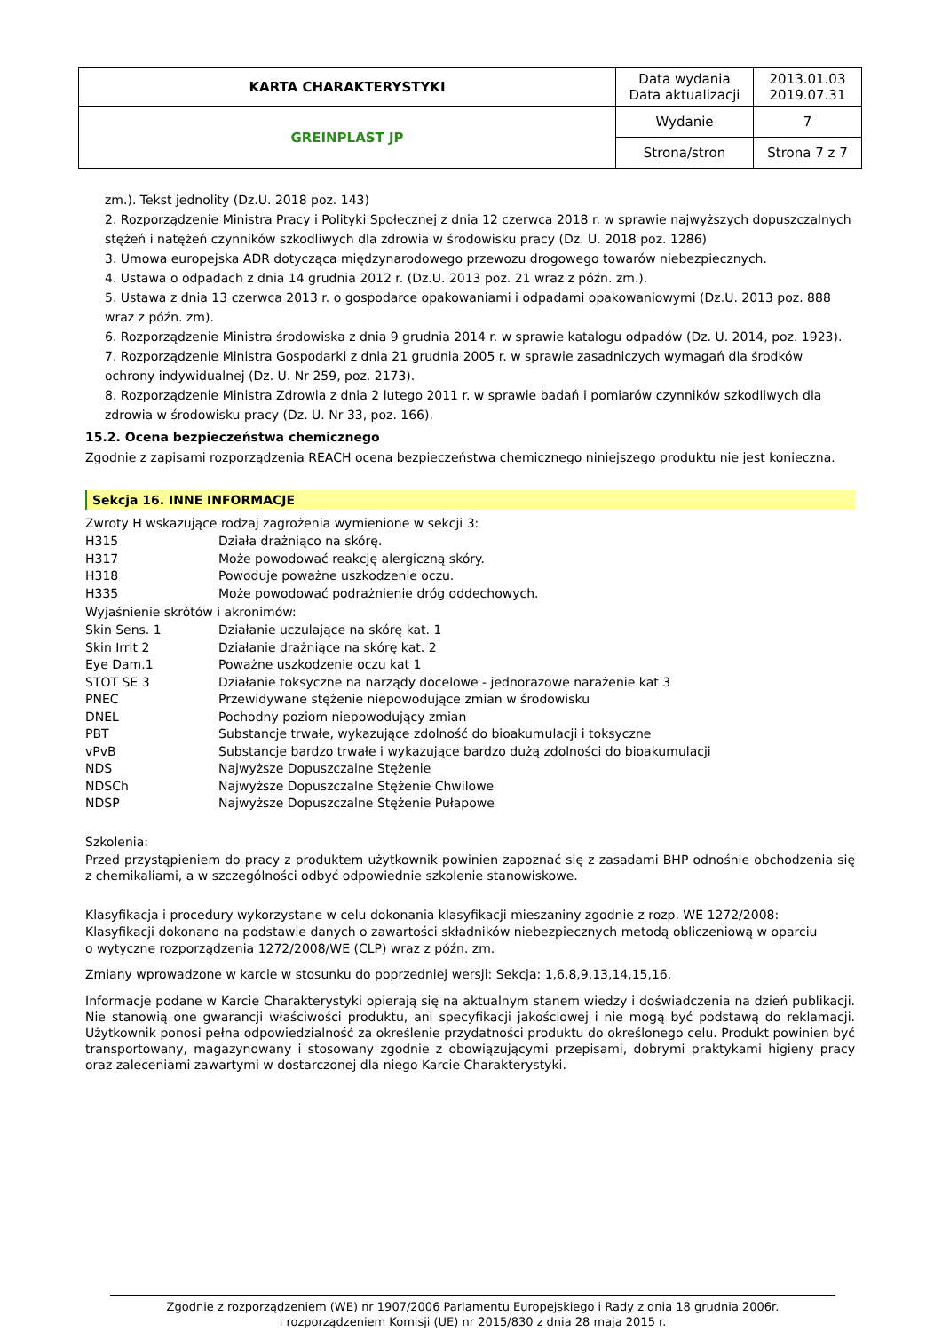| KARTA CHARAKTERYSTYKI | Data wydania Data aktualizacji | 2013.01.03 2019.07.31 |
| GREINPLAST JP | Wydanie | 7 |
| | Strona/stron | Strona 7 z 7 |
zm.). Tekst jednolity (Dz.U. 2018 poz. 143)
2. Rozporządzenie Ministra Pracy i Polityki Społecznej z dnia 12 czerwca 2018 r. w sprawie najwyższych dopuszczalnych stężeń i natężeń czynników szkodliwych dla zdrowia w środowisku pracy (Dz. U. 2018 poz. 1286)
3. Umowa europejska ADR dotycząca międzynarodowego przewozu drogowego towarów niebezpiecznych.
4. Ustawa o odpadach z dnia 14 grudnia 2012 r. (Dz.U. 2013 poz. 21 wraz z późn. zm.).
5. Ustawa z dnia 13 czerwca 2013 r. o gospodarce opakowaniami i odpadami opakowaniowymi (Dz.U. 2013 poz. 888 wraz z późn. zm).
6. Rozporządzenie Ministra środowiska z dnia 9 grudnia 2014 r. w sprawie katalogu odpadów (Dz. U. 2014, poz. 1923).
7. Rozporządzenie Ministra Gospodarki z dnia 21 grudnia 2005 r. w sprawie zasadniczych wymagań dla środków ochrony indywidualnej (Dz. U. Nr 259, poz. 2173).
8. Rozporządzenie Ministra Zdrowia z dnia 2 lutego 2011 r. w sprawie badań i pomiarów czynników szkodliwych dla zdrowia w środowisku pracy (Dz. U. Nr 33, poz. 166).
15.2. Ocena bezpieczeństwa chemicznego
Zgodnie z zapisami rozporządzenia REACH ocena bezpieczeństwa chemicznego niniejszego produktu nie jest konieczna.
Sekcja 16. INNE INFORMACJE
Zwroty H wskazujące rodzaj zagrożenia wymienione w sekcji 3:
| H315 | Działa drażniąco na skórę. |
| H317 | Może powodować reakcję alergiczną skóry. |
| H318 | Powoduje poważne uszkodzenie oczu. |
| H335 | Może powodować podrażnienie dróg oddechowych. |
Wyjaśnienie skrótów i akronimów:
| Skin Sens. 1 | Działanie uczulające na skórę kat. 1 |
| Skin Irrit 2 | Działanie drażniące na skórę kat. 2 |
| Eye Dam.1 | Poważne uszkodzenie oczu kat 1 |
| STOT SE 3 | Działanie toksyczne na narządy docelowe - jednorazowe narażenie kat 3 |
| PNEC | Przewidywane stężenie niepowodujące zmian w środowisku |
| DNEL | Pochodny poziom niepowodujący zmian |
| PBT | Substancje trwałe, wykazujące zdolność do bioakumulacji i toksyczne |
| vPvB | Substancje bardzo trwałe i wykazujące bardzo dużą zdolności do bioakumulacji |
| NDS | Najwyższe Dopuszczalne Stężenie |
| NDSCh | Najwyższe Dopuszczalne Stężenie Chwilowe |
| NDSP | Najwyższe Dopuszczalne Stężenie Pułapowe |
Szkolenia:
Przed przystąpieniem do pracy z produktem użytkownik powinien zapoznać się z zasadami BHP odnośnie obchodzenia się z chemikaliami, a w szczególności odbyć odpowiednie szkolenie stanowiskowe.
Klasyfikacja i procedury wykorzystane w celu dokonania klasyfikacji mieszaniny zgodnie z rozp. WE 1272/2008:
Klasyfikacji dokonano na podstawie danych o zawartości składników niebezpiecznych metodą obliczeniową w oparciu
o wytyczne rozporządzenia 1272/2008/WE (CLP) wraz z późn. zm.
Zmiany wprowadzone w karcie w stosunku do poprzedniej wersji: Sekcja: 1,6,8,9,13,14,15,16.
Informacje podane w Karcie Charakterystyki opierają się na aktualnym stanem wiedzy i doświadczenia na dzień publikacji. Nie stanowią one gwarancji właściwości produktu, ani specyfikacji jakościowej i nie mogą być podstawą do reklamacji. Użytkownik ponosi pełna odpowiedzialność za określenie przydatności produktu do określonego celu. Produkt powinien być transportowany, magazynowany i stosowany zgodnie z obowiązującymi przepisami, dobrymi praktykami higieny pracy oraz zaleceniami zawartymi w dostarczonej dla niego Karcie Charakterystyki.
Zgodnie z rozporządzeniem (WE) nr 1907/2006 Parlamentu Europejskiego i Rady z dnia 18 grudnia 2006r.
i rozporządzeniem Komisji (UE) nr 2015/830 z dnia 28 maja 2015 r.
.